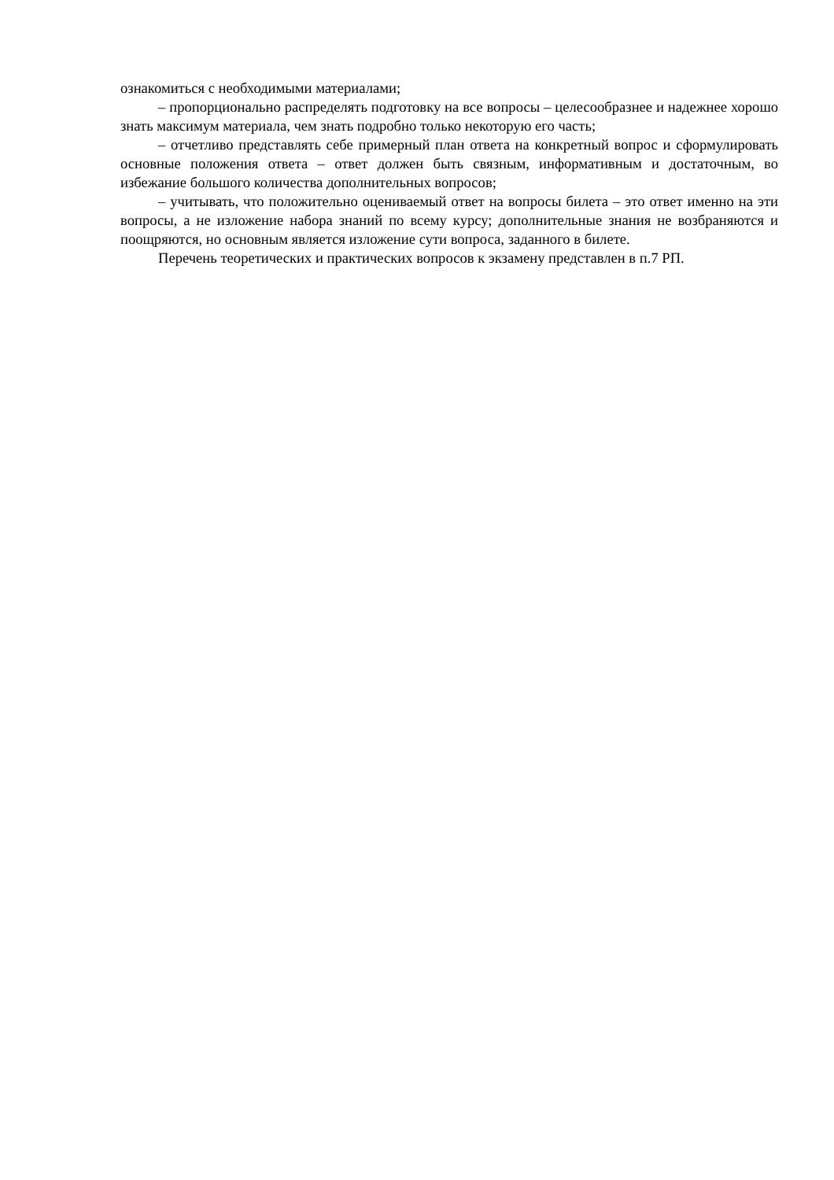ознакомиться с необходимыми материалами;
– пропорционально распределять подготовку на все вопросы – целесообразнее и надежнее хорошо знать максимум материала, чем знать подробно только некоторую его часть;
– отчетливо представлять себе примерный план ответа на конкретный вопрос и сформулировать основные положения ответа – ответ должен быть связным, информативным и достаточным, во избежание большого количества дополнительных вопросов;
– учитывать, что положительно оцениваемый ответ на вопросы билета – это ответ именно на эти вопросы, а не изложение набора знаний по всему курсу; дополнительные знания не возбраняются и поощряются, но основным является изложение сути вопроса, заданного в билете.
Перечень теоретических и практических вопросов к экзамену представлен в п.7 РП.